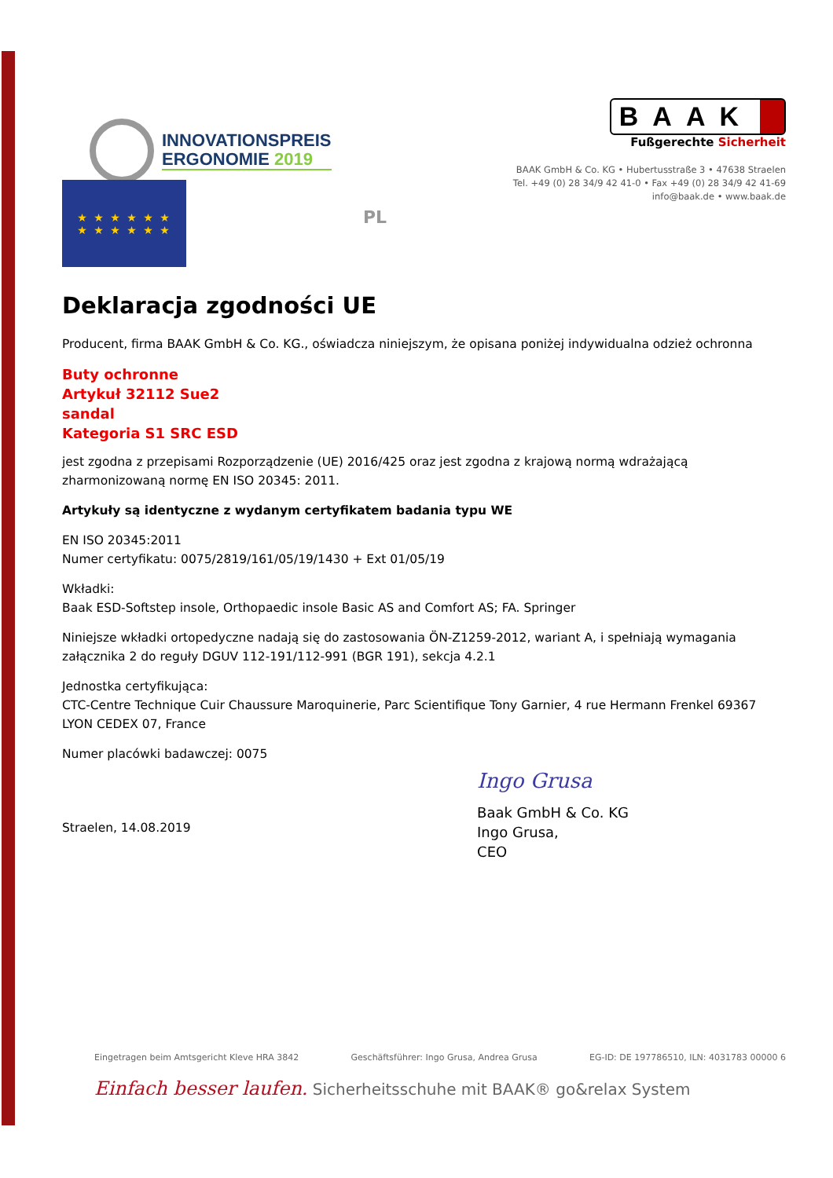INNOVATIONSPREIS
ERGONOMIE 2019
BAAK
Fußgerechte Sicherheit
BAAK GmbH & Co. KG • Hubertusstraße 3 • 47638 Straelen
Tel. +49 (0) 28 34/9 42 41-0 • Fax +49 (0) 28 34/9 42 41-69
info@baak.de • www.baak.de
★ ★ ★ ★ ★ ★
★ ★ ★ ★ ★ ★
PL
Deklaracja zgodności UE
Producent, firma BAAK GmbH & Co. KG., oświadcza niniejszym, że opisana poniżej indywidualna odzież ochronna
Buty ochronne
Artykuł 32112 Sue2
sandal
Kategoria S1 SRC ESD
jest zgodna z przepisami Rozporządzenie (UE) 2016/425 oraz jest zgodna z krajową normą wdrażającą zharmonizowaną normę EN ISO 20345: 2011.
Artykuły są identyczne z wydanym certyfikatem badania typu WE
EN ISO 20345:2011
Numer certyfikatu: 0075/2819/161/05/19/1430 + Ext 01/05/19
Wkładki:
Baak ESD-Softstep insole, Orthopaedic insole Basic AS and Comfort AS; FA. Springer
Niniejsze wkładki ortopedyczne nadają się do zastosowania ÖN-Z1259-2012, wariant A, i spełniają wymagania załącznika 2 do reguły DGUV 112-191/112-991 (BGR 191), sekcja 4.2.1
Jednostka certyfikująca:
CTC-Centre Technique Cuir Chaussure Maroquinerie, Parc Scientifique Tony Garnier, 4 rue Hermann Frenkel 69367 LYON CEDEX 07, France
Numer placówki badawczej: 0075
Straelen, 14.08.2019
Ingo Grusa
Baak GmbH & Co. KG
Ingo Grusa,
CEO
Eingetragen beim Amtsgericht Kleve HRA 3842 Geschäftsführer: Ingo Grusa, Andrea Grusa EG-ID: DE 197786510, ILN: 4031783 00000 6
Einfach besser laufen. Sicherheitsschuhe mit BAAK® go&relax System